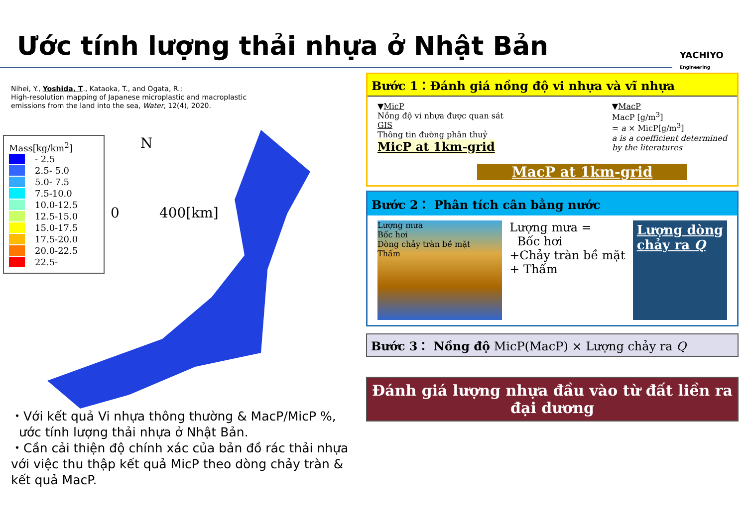Ước tính lượng thải nhựa ở Nhật Bản
YACHIYO
Engineering
Nihei, Y., Yoshida, T., Kataoka, T., and Ogata, R.:
High-resolution mapping of Japanese microplastic and macroplastic
emissions from the land into the sea, Water, 12(4), 2020.
Mass[kg/km<sup>2</sup>]
- 2.5
2.5- 5.0
5.0- 7.5
7.5-10.0
10.0-12.5
12.5-15.0
15.0-17.5
17.5-20.0
20.0-22.5
22.5-
N
0 400[km]
・Với kết quả Vi nhựa thông thường & MacP/MicP %,
ước tính lượng thải nhựa ở Nhật Bản.
・Cần cải thiện độ chính xác của bản đồ rác thải nhựa với việc thu thập kết quả MicP theo dòng chảy tràn & kết quả MacP.
Bước 1：Đánh giá nồng độ vi nhựa và vĩ nhựa
▼MicP
Nồng độ vi nhựa được quan sát
GIS
Thông tin đường phân thuỷ
MicP at 1km-grid
▼MacP
MacP [g/m<sup>3</sup>]
= a × MicP[g/m<sup>3</sup>]
a is a coefficient determined
by the literatures
MacP at 1km-grid
Bước 2： Phân tích cân bằng nước
Lượng mưa
Bốc hơi
Dòng chảy tràn bề mặt
Thấm
Lượng mưa =
Bốc hơi
+Chảy tràn bề mặt
+ Thấm
Lượng dòng
chảy ra Q
Bước 3： Nồng độ MicP(MacP) × Lượng chảy ra Q
Đánh giá lượng nhựa đầu vào từ đất liền ra đại dương